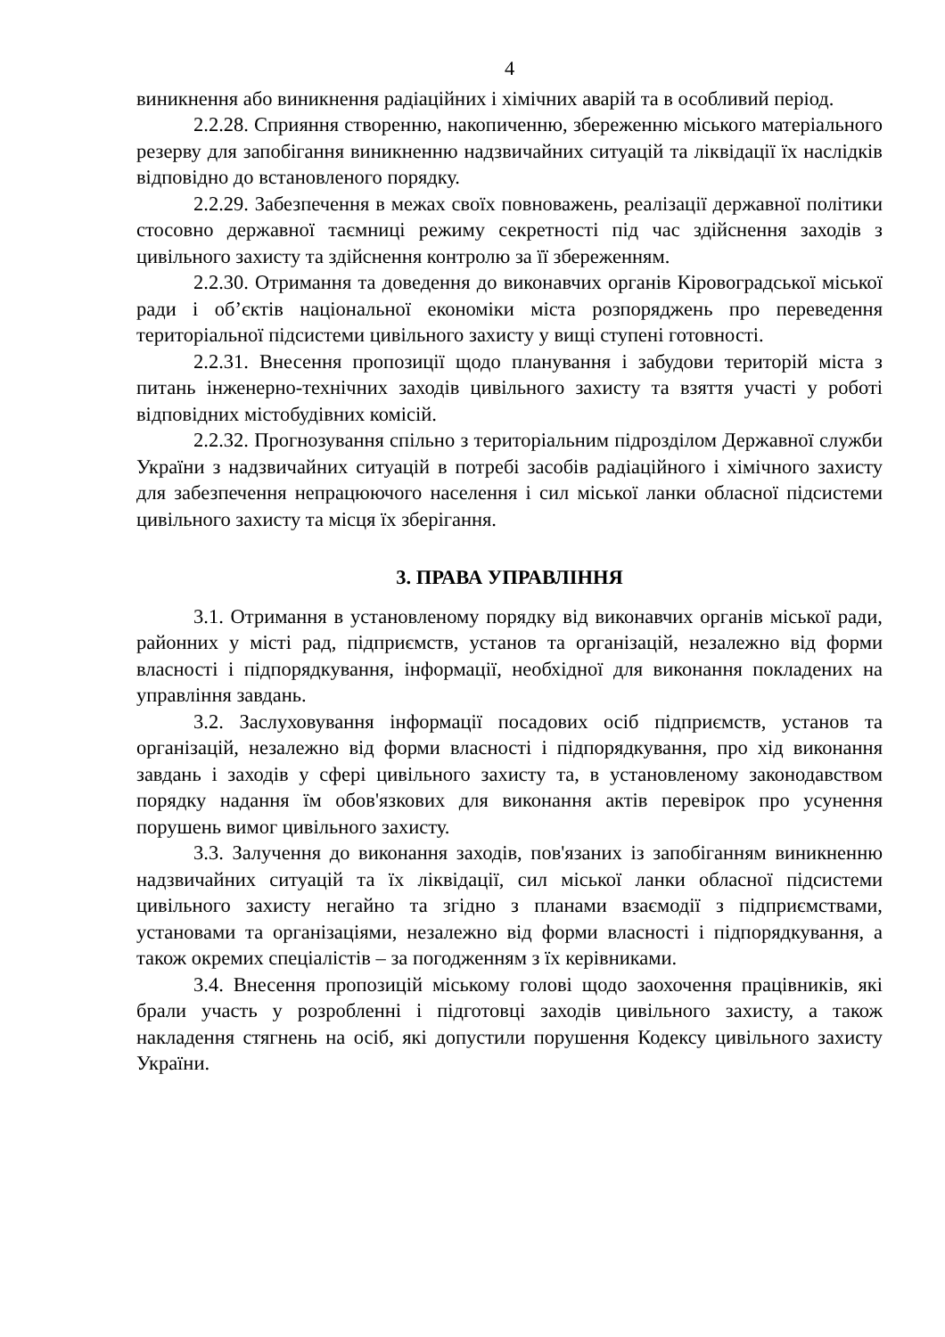4
виникнення або виникнення радіаційних і хімічних аварій та в особливий період.
2.2.28. Сприяння створенню, накопиченню, збереженню міського матеріального резерву для запобігання виникненню надзвичайних ситуацій та ліквідації їх наслідків відповідно до встановленого порядку.
2.2.29. Забезпечення в межах своїх повноважень, реалізації державної політики стосовно державної таємниці режиму секретності під час здійснення заходів з цивільного захисту та здійснення контролю за її збереженням.
2.2.30. Отримання та доведення до виконавчих органів Кіровоградської міської ради і об’єктів національної економіки міста розпоряджень про переведення територіальної підсистеми цивільного захисту у вищі ступені готовності.
2.2.31. Внесення пропозиції щодо планування і забудови територій міста з питань інженерно-технічних заходів цивільного захисту та взяття участі у роботі відповідних містобудівних комісій.
2.2.32. Прогнозування спільно з територіальним підрозділом Державної служби України з надзвичайних ситуацій в потребі засобів радіаційного і хімічного захисту для забезпечення непрацюючого населення і сил міської ланки обласної підсистеми цивільного захисту та місця їх зберігання.
3. ПРАВА УПРАВЛІННЯ
3.1. Отримання в установленому порядку від виконавчих органів міської ради, районних у місті рад, підприємств, установ та організацій, незалежно від форми власності і підпорядкування, інформації, необхідної для виконання покладених на управління завдань.
3.2. Заслуховування інформації посадових осіб підприємств, установ та організацій, незалежно від форми власності і підпорядкування, про хід виконання завдань і заходів у сфері цивільного захисту та, в установленому законодавством порядку надання їм обов'язкових для виконання актів перевірок про усунення порушень вимог цивільного захисту.
3.3. Залучення до виконання заходів, пов'язаних із запобіганням виникненню надзвичайних ситуацій та їх ліквідації, сил міської ланки обласної підсистеми цивільного захисту негайно та згідно з планами взаємодії з підприємствами, установами та організаціями, незалежно від форми власності і підпорядкування, а також окремих спеціалістів – за погодженням з їх керівниками.
3.4. Внесення пропозицій міському голові щодо заохочення працівників, які брали участь у розробленні і підготовці заходів цивільного захисту, а також накладення стягнень на осіб, які допустили порушення Кодексу цивільного захисту України.